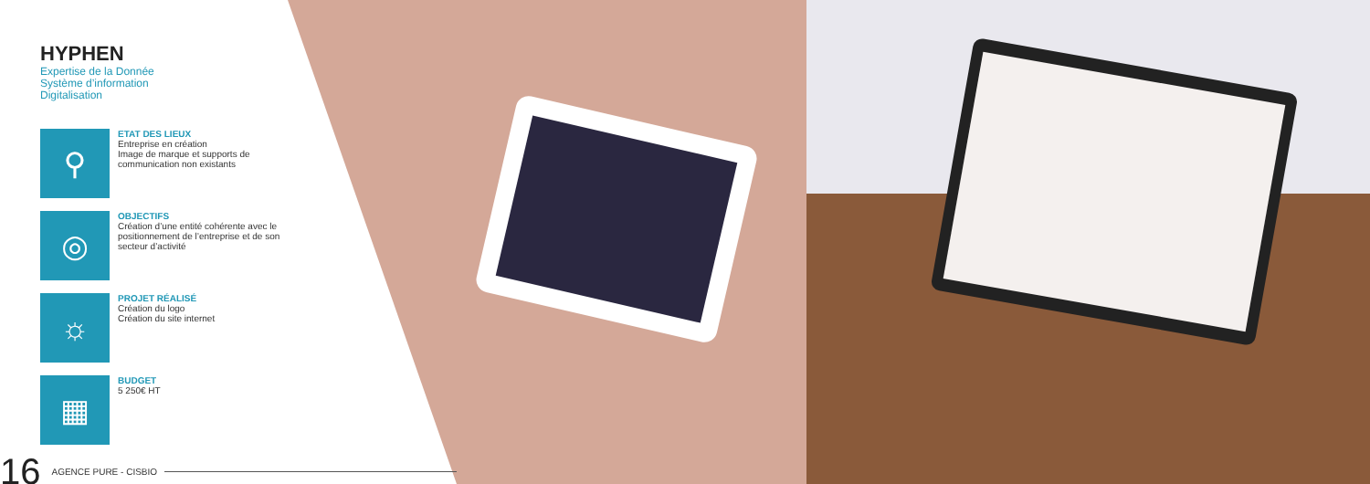HYPHEN
Expertise de la Donnée
Système d’information
Digitalisation
⚲
ETAT DES LIEUX
Entreprise en création
Image de marque et supports de communication non existants
◎
OBJECTIFS
Création d’une entité cohérente avec le positionnement de l’entreprise et de son secteur d’activité
☼
PROJET RÉALISÉ
Création du logo
Création du site internet
▦
BUDGET
5 250€ HT
16 AGENCE PURE - CISBIO